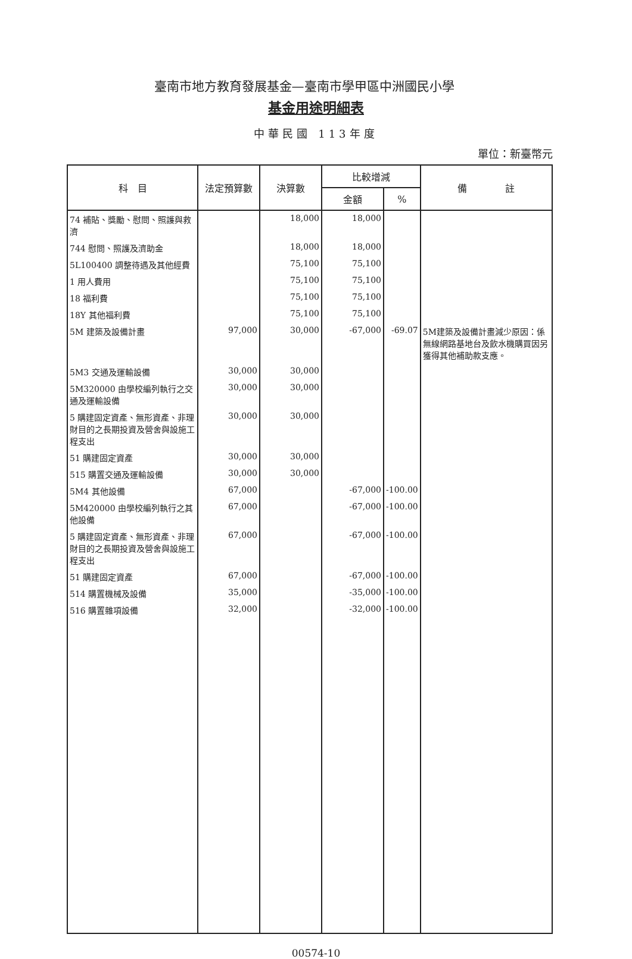臺南市地方教育發展基金—臺南市學甲區中洲國民小學
基金用途明細表
中華民國 113年度
單位：新臺幣元
| 科 目 | 法定預算數 | 決算數 | 比較增減 | | 備 註 |
| --- | --- | --- | --- | --- | --- |
| | | | 金額 | % | |
| 74 補貼、獎勵、慰問、照護與救濟 | | 18,000 | 18,000 | | |
| 744 慰問、照護及濟助金 | | 18,000 | 18,000 | | |
| 5L100400 調整待遇及其他經費 | | 75,100 | 75,100 | | |
| 1 用人費用 | | 75,100 | 75,100 | | |
| 18 福利費 | | 75,100 | 75,100 | | |
| 18Y 其他福利費 | | 75,100 | 75,100 | | |
| 5M 建築及設備計畫 | 97,000 | 30,000 | -67,000 | -69.07 | 5M建築及設備計畫減少原因：係無線網路基地台及飲水機購買因另獲得其他補助款支應。 |
| 5M3 交通及運輸設備 | 30,000 | 30,000 | | | |
| 5M320000 由學校編列執行之交通及運輸設備 | 30,000 | 30,000 | | | |
| 5 購建固定資產、無形資產、非理財目的之長期投資及營舍與設施工程支出 | 30,000 | 30,000 | | | |
| 51 購建固定資產 | 30,000 | 30,000 | | | |
| 515 購置交通及運輸設備 | 30,000 | 30,000 | | | |
| 5M4 其他設備 | 67,000 | | -67,000 | -100.00 | |
| 5M420000 由學校編列執行之其他設備 | 67,000 | | -67,000 | -100.00 | |
| 5 購建固定資產、無形資產、非理財目的之長期投資及營舍與設施工程支出 | 67,000 | | -67,000 | -100.00 | |
| 51 購建固定資產 | 67,000 | | -67,000 | -100.00 | |
| 514 購置機械及設備 | 35,000 | | -35,000 | -100.00 | |
| 516 購置雜項設備 | 32,000 | | -32,000 | -100.00 | |
00574-10